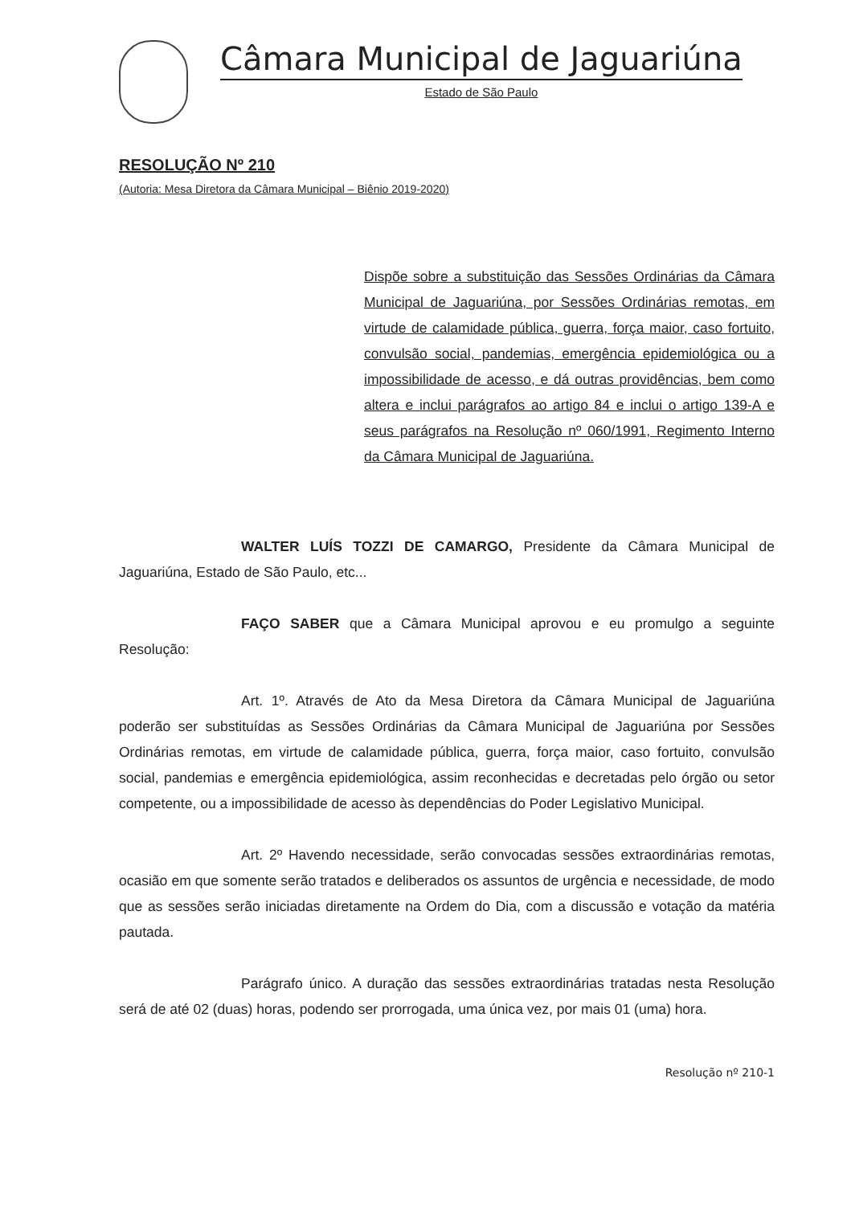Câmara Municipal de Jaguariúna
Estado de São Paulo
RESOLUÇÃO Nº 210
(Autoria: Mesa Diretora da Câmara Municipal – Biênio 2019-2020)
Dispõe sobre a substituição das Sessões Ordinárias da Câmara Municipal de Jaguariúna, por Sessões Ordinárias remotas, em virtude de calamidade pública, guerra, força maior, caso fortuito, convulsão social, pandemias, emergência epidemiológica ou a impossibilidade de acesso, e dá outras providências, bem como altera e inclui parágrafos ao artigo 84 e inclui o artigo 139-A e seus parágrafos na Resolução nº 060/1991, Regimento Interno da Câmara Municipal de Jaguariúna.
WALTER LUÍS TOZZI DE CAMARGO, Presidente da Câmara Municipal de Jaguariúna, Estado de São Paulo, etc...
FAÇO SABER que a Câmara Municipal aprovou e eu promulgo a seguinte Resolução:
Art. 1º. Através de Ato da Mesa Diretora da Câmara Municipal de Jaguariúna poderão ser substituídas as Sessões Ordinárias da Câmara Municipal de Jaguariúna por Sessões Ordinárias remotas, em virtude de calamidade pública, guerra, força maior, caso fortuito, convulsão social, pandemias e emergência epidemiológica, assim reconhecidas e decretadas pelo órgão ou setor competente, ou a impossibilidade de acesso às dependências do Poder Legislativo Municipal.
Art. 2º Havendo necessidade, serão convocadas sessões extraordinárias remotas, ocasião em que somente serão tratados e deliberados os assuntos de urgência e necessidade, de modo que as sessões serão iniciadas diretamente na Ordem do Dia, com a discussão e votação da matéria pautada.
Parágrafo único. A duração das sessões extraordinárias tratadas nesta Resolução será de até 02 (duas) horas, podendo ser prorrogada, uma única vez, por mais 01 (uma) hora.
Resolução nº 210-1